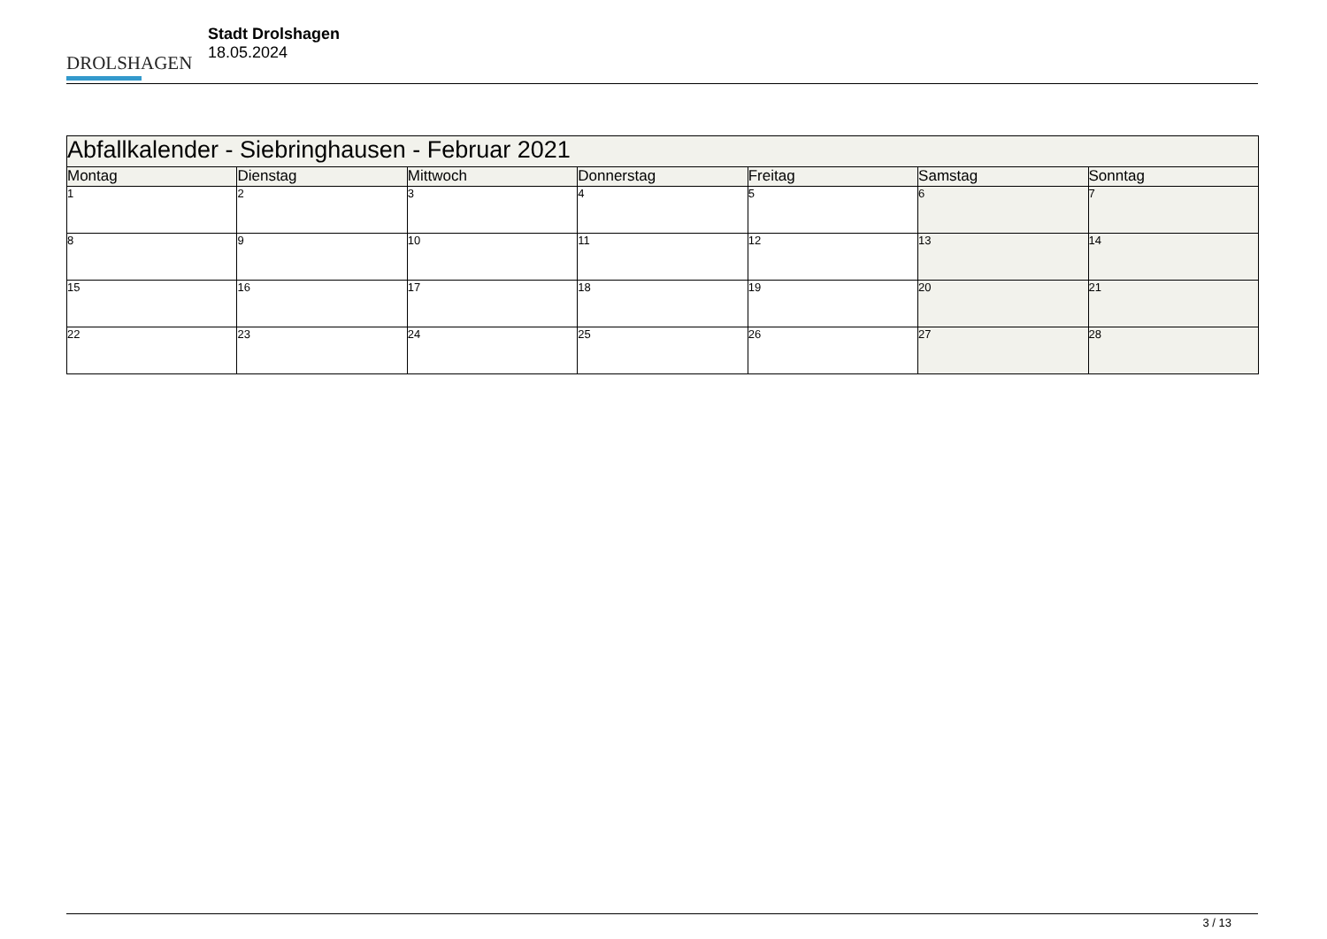DROLSHAGEN
Stadt Drolshagen
18.05.2024
| Abfallkalender - Siebringhausen - Februar 2021 | | | | | | |
| Montag | Dienstag | Mittwoch | Donnerstag | Freitag | Samstag | Sonntag |
| 1 | 2 | 3 | 4 | 5 | 6 | 7 |
| 8 | 9 | 10 | 11 | 12 | 13 | 14 |
| 15 | 16 | 17 | 18 | 19 | 20 | 21 |
| 22 | 23 | 24 | 25 | 26 | 27 | 28 |
3 / 13